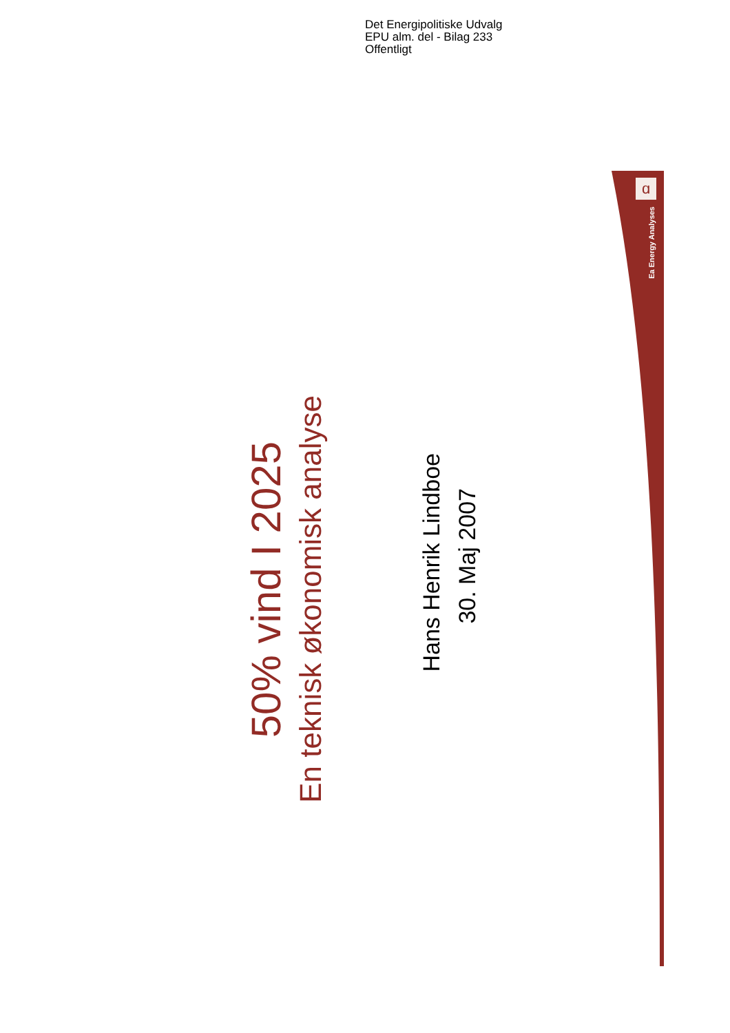Det Energipolitiske Udvalg
EPU alm. del - Bilag 233
Offentligt
ɑ
Ea Energy Analyses
50% vind I 2025
En teknisk økonomisk analyse
Hans Henrik Lindboe
30. Maj 2007